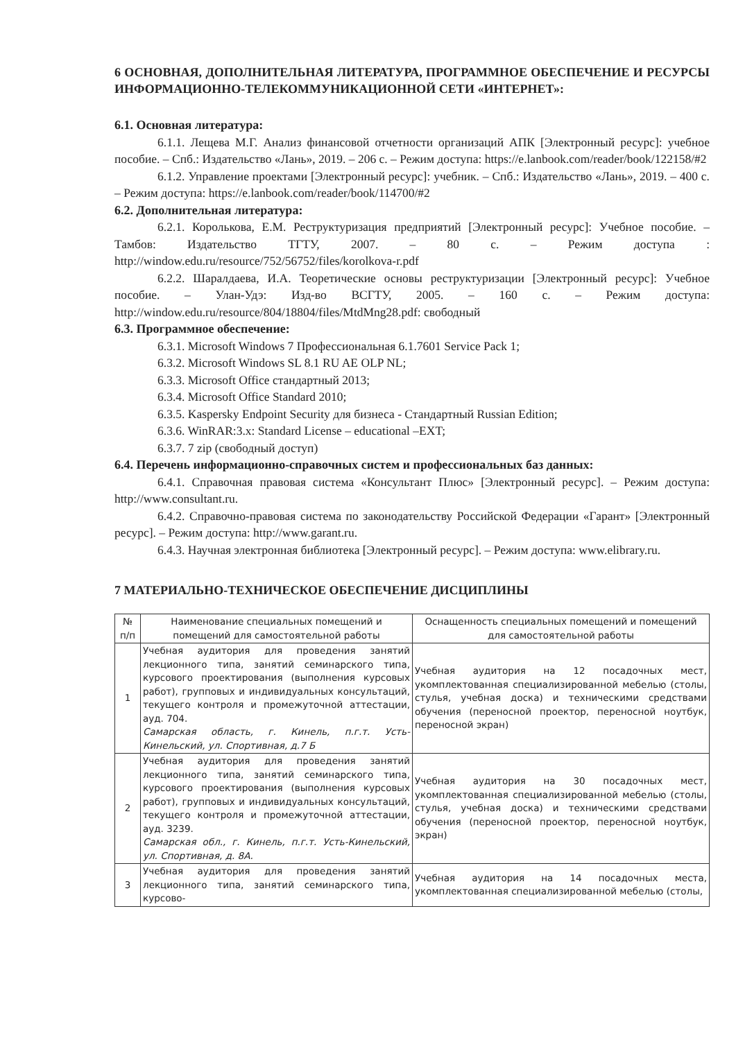6 ОСНОВНАЯ, ДОПОЛНИТЕЛЬНАЯ ЛИТЕРАТУРА, ПРОГРАММНОЕ ОБЕСПЕЧЕНИЕ И РЕСУРСЫ ИНФОРМАЦИОННО-ТЕЛЕКОММУНИКАЦИОННОЙ СЕТИ «ИНТЕРНЕТ»:
6.1. Основная литература:
6.1.1. Лещева М.Г. Анализ финансовой отчетности организаций АПК [Электронный ресурс]: учебное пособие. – Спб.: Издательство «Лань», 2019. – 206 с. – Режим доступа: https://e.lanbook.com/reader/book/122158/#2
6.1.2. Управление проектами [Электронный ресурс]: учебник. – Спб.: Издательство «Лань», 2019. – 400 с. – Режим доступа: https://e.lanbook.com/reader/book/114700/#2
6.2. Дополнительная литература:
6.2.1. Королькова, Е.М. Реструктуризация предприятий [Электронный ресурс]: Учебное пособие. – Тамбов: Издательство ТГТУ, 2007. – 80 с. – Режим доступа : http://window.edu.ru/resource/752/56752/files/korolkova-r.pdf
6.2.2. Шаралдаева, И.А. Теоретические основы реструктуризации [Электронный ресурс]: Учебное пособие. – Улан-Удэ: Изд-во ВСГТУ, 2005. – 160 с. – Режим доступа: http://window.edu.ru/resource/804/18804/files/MtdMng28.pdf: свободный
6.3. Программное обеспечение:
6.3.1. Microsoft Windows 7 Профессиональная 6.1.7601 Service Pack 1;
6.3.2. Microsoft Windows SL 8.1 RU AE OLP NL;
6.3.3. Microsoft Office стандартный 2013;
6.3.4. Microsoft Office Standard 2010;
6.3.5. Kaspersky Endpoint Security для бизнеса - Стандартный Russian Edition;
6.3.6. WinRAR:3.x: Standard License – educational –EXT;
6.3.7. 7 zip (свободный доступ)
6.4. Перечень информационно-справочных систем и профессиональных баз данных:
6.4.1. Справочная правовая система «Консультант Плюс» [Электронный ресурс]. – Режим доступа: http://www.consultant.ru.
6.4.2. Справочно-правовая система по законодательству Российской Федерации «Гарант» [Электронный ресурс]. – Режим доступа: http://www.garant.ru.
6.4.3. Научная электронная библиотека [Электронный ресурс]. – Режим доступа: www.elibrary.ru.
7 МАТЕРИАЛЬНО-ТЕХНИЧЕСКОЕ ОБЕСПЕЧЕНИЕ ДИСЦИПЛИНЫ
| № п/п | Наименование специальных помещений и помещений для самостоятельной работы | Оснащенность специальных помещений и помещений для самостоятельной работы |
| --- | --- | --- |
| 1 | Учебная аудитория для проведения занятий лекционного типа, занятий семинарского типа, курсового проектирования (выполнения курсовых работ), групповых и индивидуальных консультаций, текущего контроля и промежуточной аттестации, ауд. 704. Самарская область, г. Кинель, п.г.т. Усть-Кинельский, ул. Спортивная, д.7 Б | Учебная аудитория на 12 посадочных мест, укомплектованная специализированной мебелью (столы, стулья, учебная доска) и техническими средствами обучения (переносной проектор, переносной ноутбук, переносной экран) |
| 2 | Учебная аудитория для проведения занятий лекционного типа, занятий семинарского типа, курсового проектирования (выполнения курсовых работ), групповых и индивидуальных консультаций, текущего контроля и промежуточной аттестации, ауд. 3239. Самарская обл., г. Кинель, п.г.т. Усть-Кинельский, ул. Спортивная, д. 8А. | Учебная аудитория на 30 посадочных мест, укомплектованная специализированной мебелью (столы, стулья, учебная доска) и техническими средствами обучения (переносной проектор, переносной ноутбук, экран) |
| 3 | Учебная аудитория для проведения занятий лекционного типа, занятий семинарского типа, курсово- | Учебная аудитория на 14 посадочных места, укомплектованная специализированной мебелью (столы, |